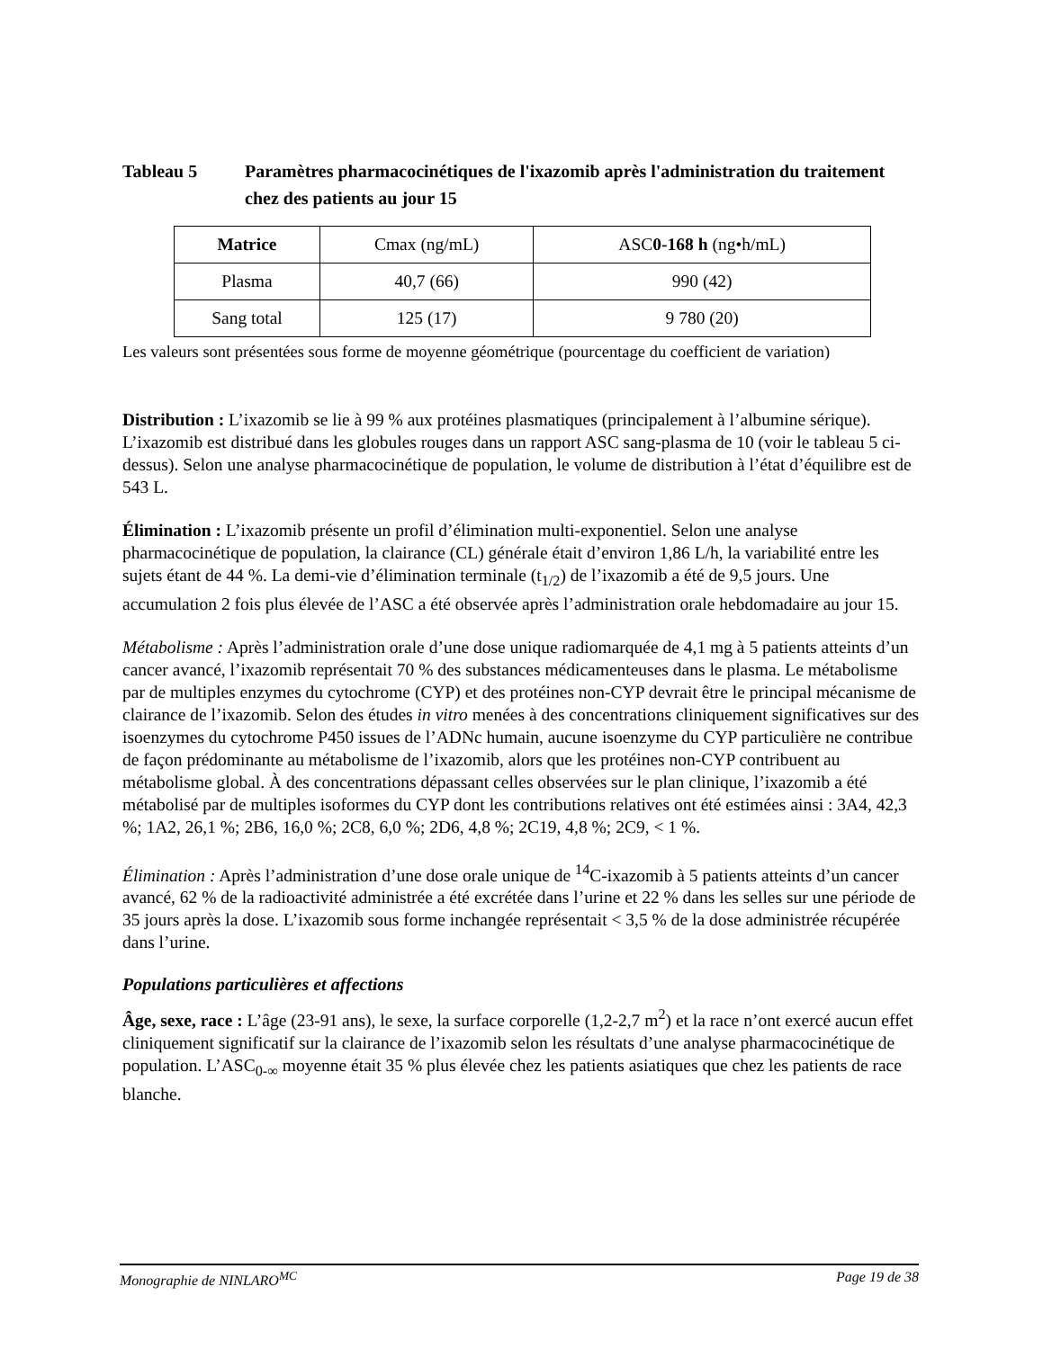Tableau 5 Paramètres pharmacocinétiques de l'ixazomib après l'administration du traitement chez des patients au jour 15
| Matrice | Cmax (ng/mL) | ASC 0-168 h (ng•h/mL) |
| --- | --- | --- |
| Plasma | 40,7 (66) | 990 (42) |
| Sang total | 125 (17) | 9 780 (20) |
Les valeurs sont présentées sous forme de moyenne géométrique (pourcentage du coefficient de variation)
Distribution : L’ixazomib se lie à 99 % aux protéines plasmatiques (principalement à l’albumine sérique). L’ixazomib est distribué dans les globules rouges dans un rapport ASC sang-plasma de 10 (voir le tableau 5 ci-dessus). Selon une analyse pharmacocinétique de population, le volume de distribution à l’état d’équilibre est de 543 L.
Élimination : L’ixazomib présente un profil d’élimination multi-exponentiel. Selon une analyse pharmacocinétique de population, la clairance (CL) générale était d’environ 1,86 L/h, la variabilité entre les sujets étant de 44 %. La demi-vie d’élimination terminale (t<sub>1/2</sub>) de l’ixazomib a été de 9,5 jours. Une accumulation 2 fois plus élevée de l’ASC a été observée après l’administration orale hebdomadaire au jour 15.
Métabolisme : Après l’administration orale d’une dose unique radiomarquée de 4,1 mg à 5 patients atteints d’un cancer avancé, l’ixazomib représentait 70 % des substances médicamenteuses dans le plasma. Le métabolisme par de multiples enzymes du cytochrome (CYP) et des protéines non-CYP devrait être le principal mécanisme de clairance de l’ixazomib. Selon des études in vitro menées à des concentrations cliniquement significatives sur des isoenzymes du cytochrome P450 issues de l’ADNc humain, aucune isoenzyme du CYP particulière ne contribue de façon prédominante au métabolisme de l’ixazomib, alors que les protéines non-CYP contribuent au métabolisme global. À des concentrations dépassant celles observées sur le plan clinique, l’ixazomib a été métabolisé par de multiples isoformes du CYP dont les contributions relatives ont été estimées ainsi : 3A4, 42,3 %; 1A2, 26,1 %; 2B6, 16,0 %; 2C8, 6,0 %; 2D6, 4,8 %; 2C19, 4,8 %; 2C9, < 1 %.
Élimination : Après l’administration d’une dose orale unique de <sup>14</sup>C-ixazomib à 5 patients atteints d’un cancer avancé, 62 % de la radioactivité administrée a été excrétée dans l’urine et 22 % dans les selles sur une période de 35 jours après la dose. L’ixazomib sous forme inchangée représentait < 3,5 % de la dose administrée récupérée dans l’urine.
Populations particulières et affections
Âge, sexe, race : L’âge (23-91 ans), le sexe, la surface corporelle (1,2-2,7 m<sup>2</sup>) et la race n’ont exercé aucun effet cliniquement significatif sur la clairance de l’ixazomib selon les résultats d’une analyse pharmacocinétique de population. L’ASC<sub>0-∞</sub> moyenne était 35 % plus élevée chez les patients asiatiques que chez les patients de race blanche.
Monographie de NINLARO<sup>MC</sup> Page 19 de 38